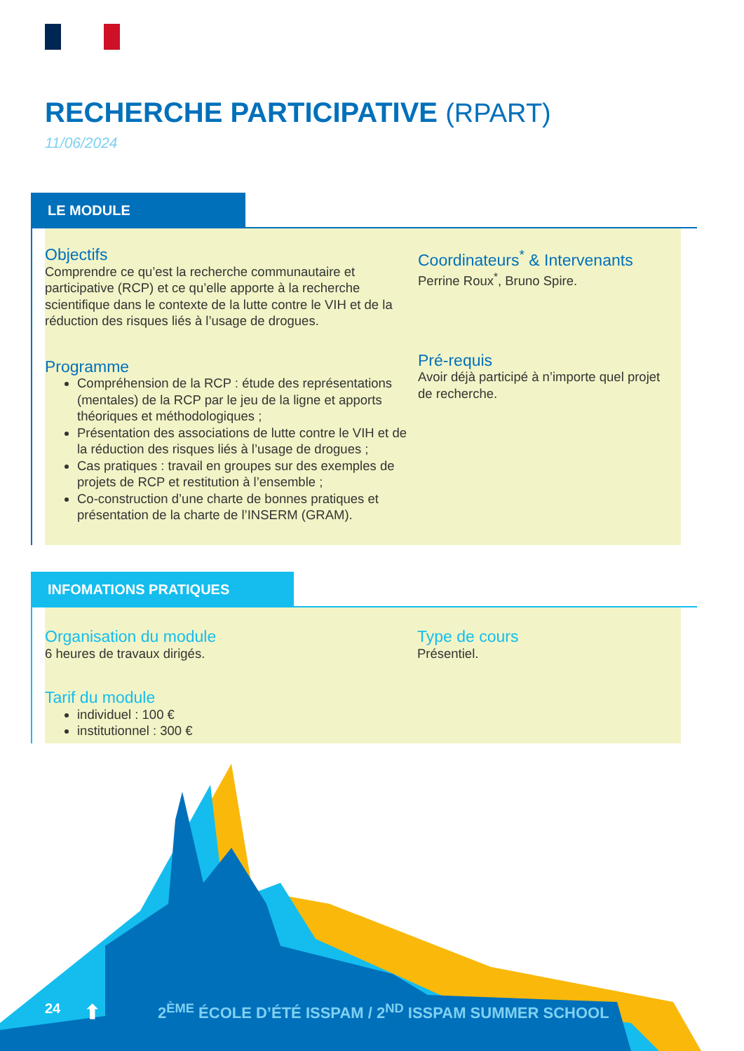RECHERCHE PARTICIPATIVE (RPART)
11/06/2024
LE MODULE
Objectifs
Comprendre ce qu’est la recherche communautaire et participative (RCP) et ce qu’elle apporte à la recherche scientifique dans le contexte de la lutte contre le VIH et de la réduction des risques liés à l’usage de drogues.
Programme
Compréhension de la RCP : étude des représentations (mentales) de la RCP par le jeu de la ligne et apports théoriques et méthodologiques ;
Présentation des associations de lutte contre le VIH et de la réduction des risques liés à l’usage de drogues ;
Cas pratiques : travail en groupes sur des exemples de projets de RCP et restitution à l’ensemble ;
Co-construction d’une charte de bonnes pratiques et présentation de la charte de l’INSERM (GRAM).
Coordinateurs<sup>*</sup> & Intervenants
Perrine Roux<sup>*</sup>, Bruno Spire.
Pré-requis
Avoir déjà participé à n’importe quel projet de recherche.
INFOMATIONS PRATIQUES
Organisation du module
6 heures de travaux dirigés.
Tarif du module
individuel : 100 €
institutionnel : 300 €
Type de cours
Présentiel.
24 ⬆ 2<sup>ÈME</sup> ÉCOLE D’ÉTÉ ISSPAM / 2<sup>ND</sup> ISSPAM SUMMER SCHOOL